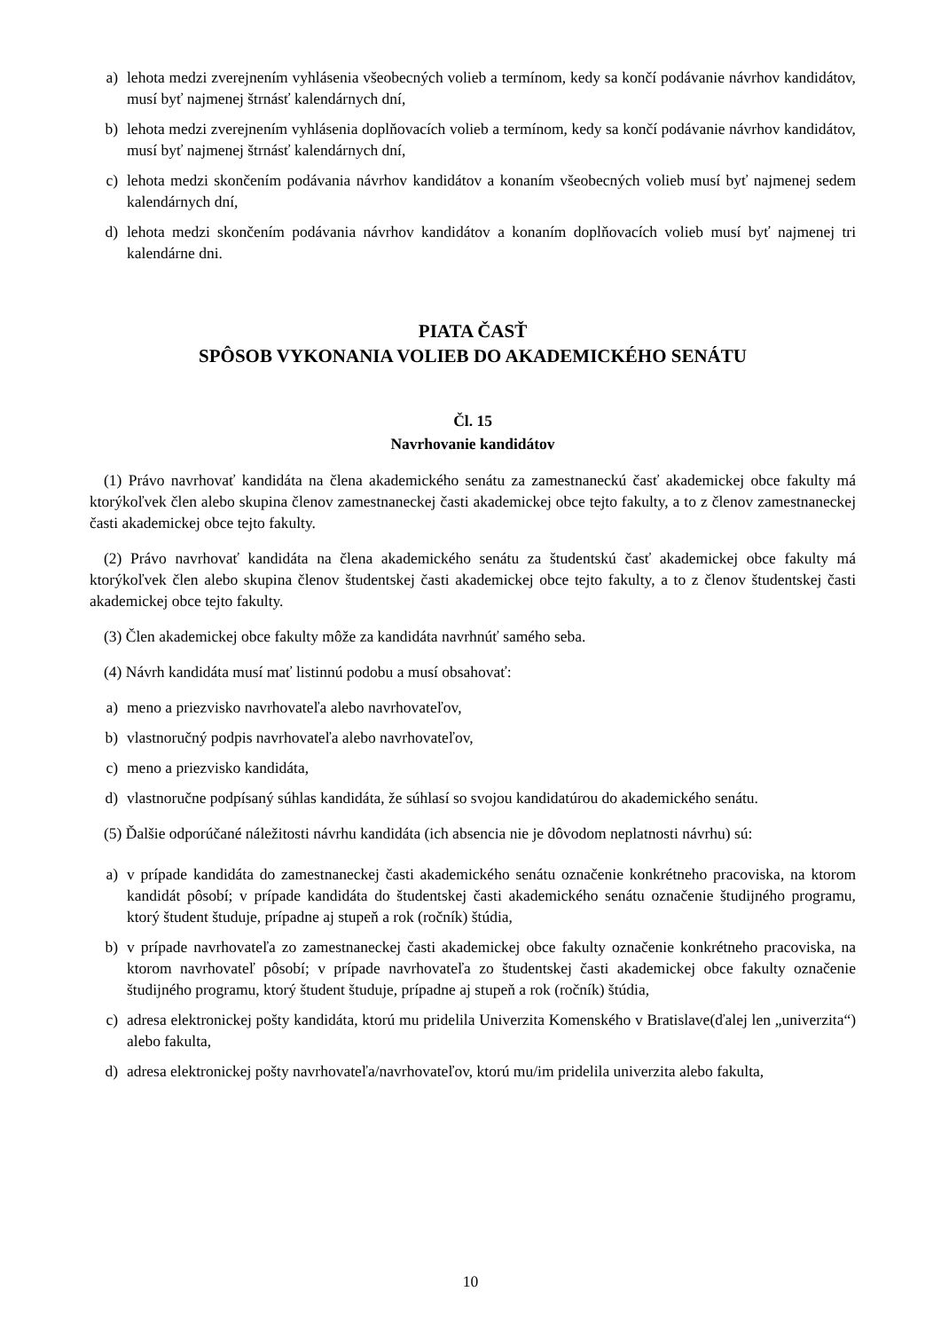a) lehota medzi zverejnením vyhlásenia všeobecných volieb a termínom, kedy sa končí podávanie návrhov kandidátov, musí byť najmenej štrnásť kalendárnych dní,
b) lehota medzi zverejnením vyhlásenia doplňovacích volieb a termínom, kedy sa končí podávanie návrhov kandidátov, musí byť najmenej štrnásť kalendárnych dní,
c) lehota medzi skončením podávania návrhov kandidátov a konaním všeobecných volieb musí byť najmenej sedem kalendárnych dní,
d) lehota medzi skončením podávania návrhov kandidátov a konaním doplňovacích volieb musí byť najmenej tri kalendárne dni.
PIATA ČASŤ
SPÔSOB VYKONANIA VOLIEB DO AKADEMICKÉHO SENÁTU
Čl. 15
Navrhovanie kandidátov
(1) Právo navrhovať kandidáta na člena akademického senátu za zamestnaneckú časť akademickej obce fakulty má ktorýkoľvek člen alebo skupina členov zamestnaneckej časti akademickej obce tejto fakulty, a to z členov zamestnaneckej časti akademickej obce tejto fakulty.
(2) Právo navrhovať kandidáta na člena akademického senátu za študentskú časť akademickej obce fakulty má ktorýkoľvek člen alebo skupina členov študentskej časti akademickej obce tejto fakulty, a to z členov študentskej časti akademickej obce tejto fakulty.
(3) Člen akademickej obce fakulty môže za kandidáta navrhnúť samého seba.
(4) Návrh kandidáta musí mať listinnú podobu a musí obsahovať:
a) meno a priezvisko navrhovateľa alebo navrhovateľov,
b) vlastnoručný podpis navrhovateľa alebo navrhovateľov,
c) meno a priezvisko kandidáta,
d) vlastnoručne podpísaný súhlas kandidáta, že súhlasí so svojou kandidatúrou do akademického senátu.
(5) Ďalšie odporúčané náležitosti návrhu kandidáta (ich absencia nie je dôvodom neplatnosti návrhu) sú:
a) v prípade kandidáta do zamestnaneckej časti akademického senátu označenie konkrétneho pracoviska, na ktorom kandidát pôsobí; v prípade kandidáta do študentskej časti akademického senátu označenie študijného programu, ktorý študent študuje, prípadne aj stupeň a rok (ročník) štúdia,
b) v prípade navrhovateľa zo zamestnaneckej časti akademickej obce fakulty označenie konkrétneho pracoviska, na ktorom navrhovateľ pôsobí; v prípade navrhovateľa zo študentskej časti akademickej obce fakulty označenie študijného programu, ktorý študent študuje, prípadne aj stupeň a rok (ročník) štúdia,
c) adresa elektronickej pošty kandidáta, ktorú mu pridelila Univerzita Komenského v Bratislave(ďalej len „univerzita“) alebo fakulta,
d) adresa elektronickej pošty navrhovateľa/navrhovateľov, ktorú mu/im pridelila univerzita alebo fakulta,
10